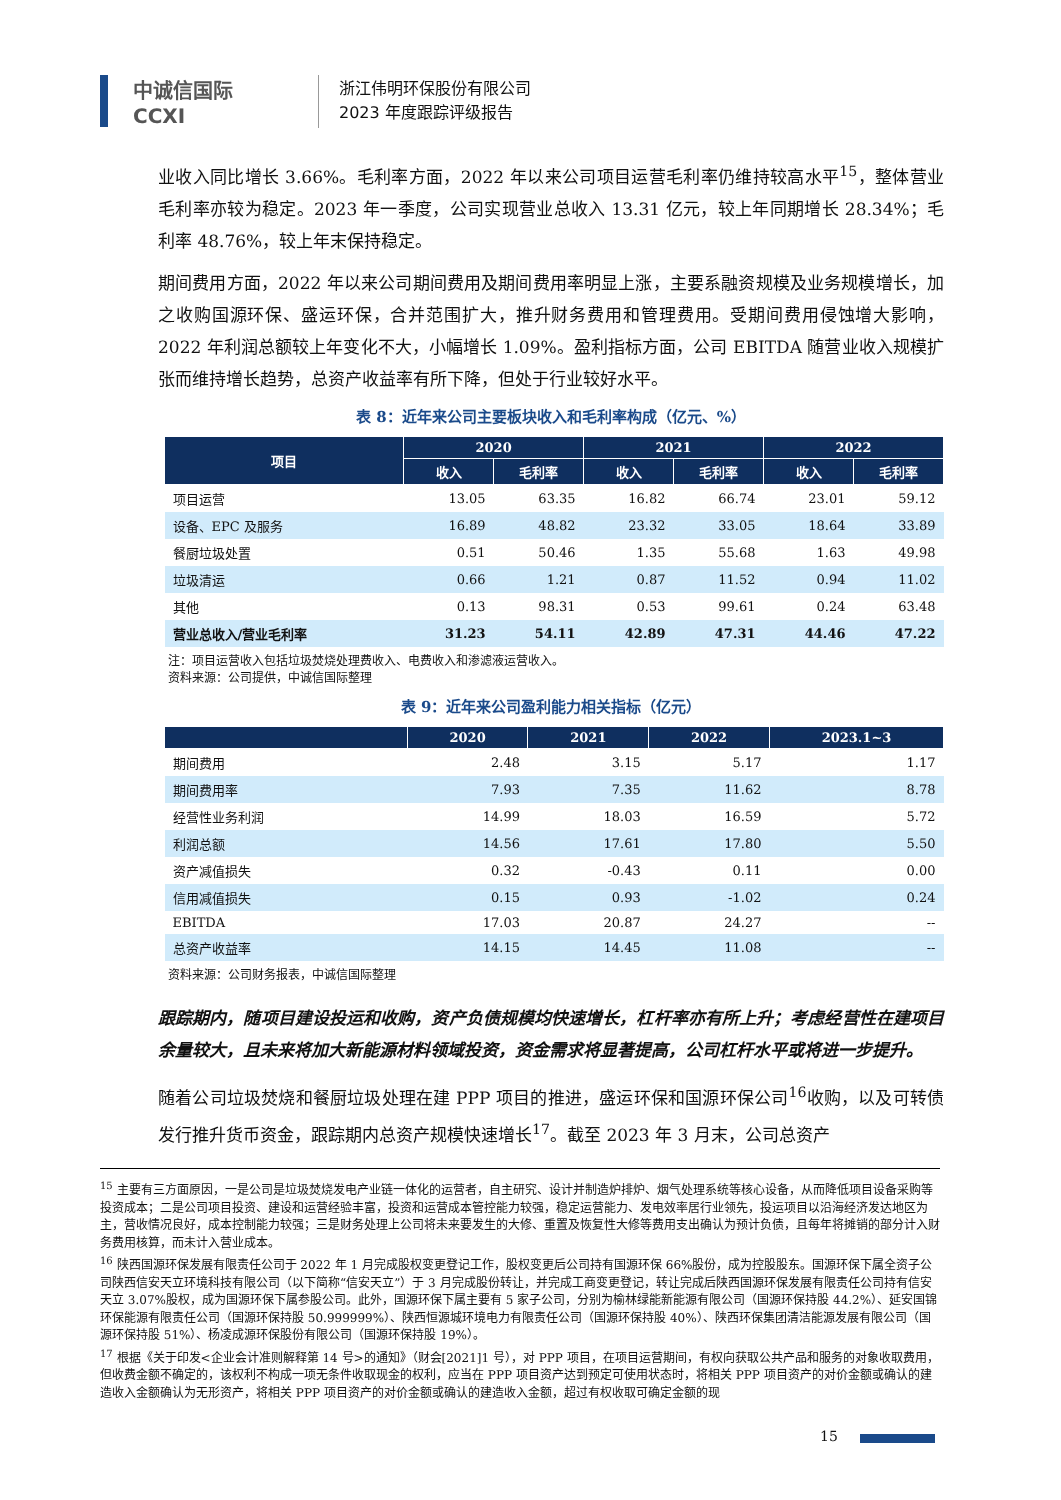中诚信国际
CCXI
浙江伟明环保股份有限公司
2023 年度跟踪评级报告
业收入同比增长 3.66%。毛利率方面，2022 年以来公司项目运营毛利率仍维持较高水平<sup>15</sup>，整体营业毛利率亦较为稳定。2023 年一季度，公司实现营业总收入 13.31 亿元，较上年同期增长 28.34%；毛利率 48.76%，较上年末保持稳定。
期间费用方面，2022 年以来公司期间费用及期间费用率明显上涨，主要系融资规模及业务规模增长，加之收购国源环保、盛运环保，合并范围扩大，推升财务费用和管理费用。受期间费用侵蚀增大影响，2022 年利润总额较上年变化不大，小幅增长 1.09%。盈利指标方面，公司 EBITDA 随营业收入规模扩张而维持增长趋势，总资产收益率有所下降，但处于行业较好水平。
表 8：近年来公司主要板块收入和毛利率构成（亿元、%）
| 项目 | 2020 | | 2021 | | 2022 | |
| --- | --- | --- | --- | --- | --- | --- |
| | 收入 | 毛利率 | 收入 | 毛利率 | 收入 | 毛利率 |
| 项目运营 | 13.05 | 63.35 | 16.82 | 66.74 | 23.01 | 59.12 |
| 设备、EPC 及服务 | 16.89 | 48.82 | 23.32 | 33.05 | 18.64 | 33.89 |
| 餐厨垃圾处置 | 0.51 | 50.46 | 1.35 | 55.68 | 1.63 | 49.98 |
| 垃圾清运 | 0.66 | 1.21 | 0.87 | 11.52 | 0.94 | 11.02 |
| 其他 | 0.13 | 98.31 | 0.53 | 99.61 | 0.24 | 63.48 |
| 营业总收入/营业毛利率 | 31.23 | 54.11 | 42.89 | 47.31 | 44.46 | 47.22 |
注：项目运营收入包括垃圾焚烧处理费收入、电费收入和渗滤液运营收入。
资料来源：公司提供，中诚信国际整理
表 9：近年来公司盈利能力相关指标（亿元）
| | 2020 | 2021 | 2022 | 2023.1~3 |
| --- | --- | --- | --- | --- |
| 期间费用 | 2.48 | 3.15 | 5.17 | 1.17 |
| 期间费用率 | 7.93 | 7.35 | 11.62 | 8.78 |
| 经营性业务利润 | 14.99 | 18.03 | 16.59 | 5.72 |
| 利润总额 | 14.56 | 17.61 | 17.80 | 5.50 |
| 资产减值损失 | 0.32 | -0.43 | 0.11 | 0.00 |
| 信用减值损失 | 0.15 | 0.93 | -1.02 | 0.24 |
| EBITDA | 17.03 | 20.87 | 24.27 | -- |
| 总资产收益率 | 14.15 | 14.45 | 11.08 | -- |
资料来源：公司财务报表，中诚信国际整理
跟踪期内，随项目建设投运和收购，资产负债规模均快速增长，杠杆率亦有所上升；考虑经营性在建项目余量较大，且未来将加大新能源材料领域投资，资金需求将显著提高，公司杠杆水平或将进一步提升。
随着公司垃圾焚烧和餐厨垃圾处理在建 PPP 项目的推进，盛运环保和国源环保公司<sup>16</sup>收购，以及可转债发行推升货币资金，跟踪期内总资产规模快速增长<sup>17</sup>。截至 2023 年 3 月末，公司总资产
<sup>15</sup> 主要有三方面原因，一是公司是垃圾焚烧发电产业链一体化的运营者，自主研究、设计并制造炉排炉、烟气处理系统等核心设备，从而降低项目设备采购等投资成本；二是公司项目投资、建设和运营经验丰富，投资和运营成本管控能力较强，稳定运营能力、发电效率居行业领先，投运项目以沿海经济发达地区为主，营收情况良好，成本控制能力较强；三是财务处理上公司将未来要发生的大修、重置及恢复性大修等费用支出确认为预计负债，且每年将摊销的部分计入财务费用核算，而未计入营业成本。
<sup>16</sup> 陕西国源环保发展有限责任公司于 2022 年 1 月完成股权变更登记工作，股权变更后公司持有国源环保 66%股份，成为控股股东。国源环保下属全资子公司陕西信安天立环境科技有限公司（以下简称“信安天立”）于 3 月完成股份转让，并完成工商变更登记，转让完成后陕西国源环保发展有限责任公司持有信安天立 3.07%股权，成为国源环保下属参股公司。此外，国源环保下属主要有 5 家子公司，分别为榆林绿能新能源有限公司（国源环保持股 44.2%）、延安国锦环保能源有限责任公司（国源环保持股 50.999999%）、陕西恒源城环境电力有限责任公司（国源环保持股 40%）、陕西环保集团清洁能源发展有限公司（国源环保持股 51%）、杨凌成源环保股份有限公司（国源环保持股 19%）。
<sup>17</sup> 根据《关于印发<企业会计准则解释第 14 号>的通知》（财会[2021]1 号），对 PPP 项目，在项目运营期间，有权向获取公共产品和服务的对象收取费用，但收费金额不确定的，该权利不构成一项无条件收取现金的权利，应当在 PPP 项目资产达到预定可使用状态时，将相关 PPP 项目资产的对价金额或确认的建造收入金额确认为无形资产，将相关 PPP 项目资产的对价金额或确认的建造收入金额，超过有权收取可确定金额的现
15